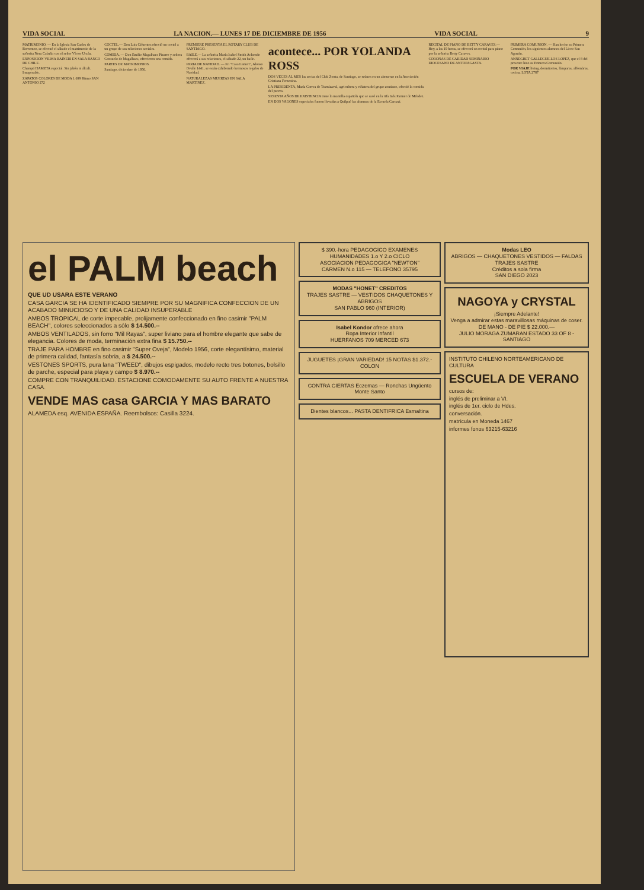VIDA SOCIAL LA NACION.— LUNES 17 DE DICIEMBRE DE 1956 VIDA SOCIAL 9
MATRIMONIO. — En la Iglesia San Carlos de Borromeo, se efectuó el sábado el matrimonio de la señorita Nora Cabaña con el señor Víctor Urzúa.
EXPOSICION VILMA RAINERI EN SALA BANCO DE CHILE.
Champú HAMETA especial. Sin jabón ni álcali. Insuperable.
ZAPATOS COLORES DE MODA 1.699 Ritmo SAN ANTONIO 272
COCTEL.— Don Luis Cifuentes ofreció un coctel a un grupo de sus relaciones sociales.
COMIDA. — Don Emilio Magalhaes Pizarro y señora Consuelo de Magalhaes, ofrecieron una comida.
PARTES DE MATRIMONIOS.
Santiago, diciembre de 1956.
PREMIERE PRESENTA EL ROTARY CLUB DE SANTIAGO.
BAILE.— La señorita María Isabel Smith Achondo ofrecerá a sus relaciones, el sábado 22, un baile.
FERIA DE NAVIDAD. — En "Casa Lumen", Alonso Ovalle 1441, se están exhibiendo hermosos regalos de Navidad.
NATURALEZAS MUERTAS EN SALA MARTINEZ.
acontece... POR YOLANDA ROSS
DOS VECES AL MES las socias del Club Zonta, de Santiago, se reúnen en un almuerzo en la Asociación Cristiana Femenina.
LA PRESIDENTA, María Correa de Trarrázaval, agricultora y viñatera del grupo zontiano, ofreció la comida del jueves.
SESENTA AÑOS DE EXISTENCIA tiene la mantilla española que se sacó en la rifa Inés Farmer de Méndez.
EN DOS VAGONES especiales fueron llevadas a Quilpué las alumnas de la Escuela Carozzi.
RECITAL DE PIANO DE BETTY CARAVES.— Hoy, a las 19 horas, se ofrecerá un recital para piano por la señorita Betty Caraves.
CORONAS DE CARIDAD SEMINARIO DIOCESANO DE ANTOFAGASTA.
PRIMERA COMUNION. — Han hecho su Primera Comunión, los siguientes alumnos del Liceo San Agustín.
ANNEGRET GALLEGUILLOS LOPEZ, que el 8 del presente hizo su Primera Comunión.
POR VIAJE living, dormitorios, lámparas, alfombras, cocina. LOTA 2787
el PALM beach
QUE UD USARA ESTE VERANO
CASA GARCIA SE HA IDENTIFICADO SIEMPRE POR SU MAGNIFICA CONFECCION DE UN ACABADO MINUCIOSO Y DE UNA CALIDAD INSUPERABLE
AMBOS TROPICAL de corte impecable, prolijamente confeccionado en fino casimir "PALM BEACH", colores seleccionados a sólo $ 14.500.--
AMBOS VENTILADOS, sin forro "Mil Rayas", super liviano para el hombre elegante que sabe de elegancia. Colores de moda, terminación extra fina $ 15.750.--
TRAJE PARA HOMBRE en fino casimir "Super Oveja", Modelo 1956, corte elegantísimo, material de primera calidad, fantasía sobria, a $ 24.500.--
VESTONES SPORTS, pura lana "TWEED", dibujos espigados, modelo recto tres botones, bolsillo de parche, especial para playa y campo $ 8.970.--
COMPRE CON TRANQUILIDAD. ESTACIONE COMODAMENTE SU AUTO FRENTE A NUESTRA CASA.
VENDE MAS casa GARCIA Y MAS BARATO
ALAMEDA esq. AVENIDA ESPAÑA. Reembolsos: Casilla 3224.
$ 390.-hora PEDAGOGICO EXAMENES
HUMANIDADES 1.o Y 2.o CICLO
ASOCIACION PEDAGOGICA "NEWTON"
CARMEN N.o 115 — TELEFONO 35795
MODAS "HONET" CREDITOS
TRAJES SASTRE — VESTIDOS CHAQUETONES Y ABRIGOS
SAN PABLO 960 (INTERIOR)
Isabel Kondor ofrece ahora
Ropa Interior Infantil
HUERFANOS 709 MERCED 673
JUGUETES ¡GRAN VARIEDAD! 15 NOTAS $1.372.- COLON
CONTRA CIERTAS Eczemas — Ronchas Ungüento Monte Santo
Dientes blancos... PASTA DENTIFRICA Esmaltina
Modas LEO
ABRIGOS — CHAQUETONES VESTIDOS — FALDAS TRAJES SASTRE
Créditos a sola firma
SAN DIEGO 2023
NAGOYA y CRYSTAL
¡Siempre Adelante!
Venga a admirar estas maravillosas máquinas de coser. DE MANO - DE PIE $ 22.000.—
JULIO MORAGA ZUMARAN ESTADO 33 OF 8 - SANTIAGO
INSTITUTO CHILENO NORTEAMERICANO DE CULTURA
ESCUELA DE VERANO
cursos de:
inglés de preliminar a VI.
inglés de 1er. ciclo de Hdes.
conversación.
matrícula en Moneda 1467
informes fonos 63215-63216